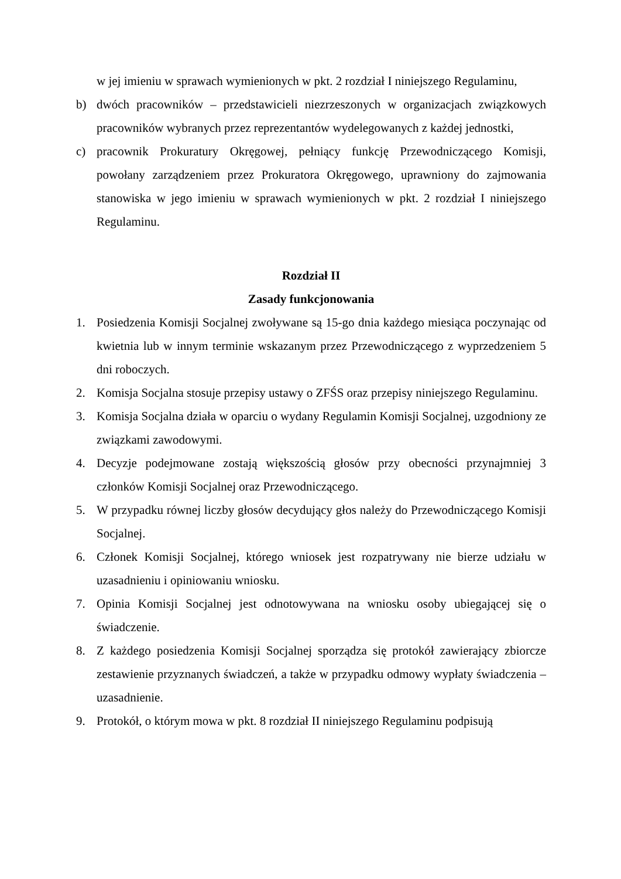w jej imieniu w sprawach wymienionych w pkt. 2 rozdział I niniejszego Regulaminu,
b) dwóch pracowników – przedstawicieli niezrzeszonych w organizacjach związkowych pracowników wybranych przez reprezentantów wydelegowanych z każdej jednostki,
c) pracownik Prokuratury Okręgowej, pełniący funkcję Przewodniczącego Komisji, powołany zarządzeniem przez Prokuratora Okręgowego, uprawniony do zajmowania stanowiska w jego imieniu w sprawach wymienionych w pkt. 2 rozdział I niniejszego Regulaminu.
Rozdział II
Zasady funkcjonowania
1. Posiedzenia Komisji Socjalnej zwoływane są 15-go dnia każdego miesiąca poczynając od kwietnia lub w innym terminie wskazanym przez Przewodniczącego z wyprzedzeniem 5 dni roboczych.
2. Komisja Socjalna stosuje przepisy ustawy o ZFŚS oraz przepisy niniejszego Regulaminu.
3. Komisja Socjalna działa w oparciu o wydany Regulamin Komisji Socjalnej, uzgodniony ze związkami zawodowymi.
4. Decyzje podejmowane zostają większością głosów przy obecności przynajmniej 3 członków Komisji Socjalnej oraz Przewodniczącego.
5. W przypadku równej liczby głosów decydujący głos należy do Przewodniczącego Komisji Socjalnej.
6. Członek Komisji Socjalnej, którego wniosek jest rozpatrywany nie bierze udziału w uzasadnieniu i opiniowaniu wniosku.
7. Opinia Komisji Socjalnej jest odnotowywana na wniosku osoby ubiegającej się o świadczenie.
8. Z każdego posiedzenia Komisji Socjalnej sporządza się protokół zawierający zbiorcze zestawienie przyznanych świadczeń, a także w przypadku odmowy wypłaty świadczenia – uzasadnienie.
9. Protokół, o którym mowa w pkt. 8 rozdział II niniejszego Regulaminu podpisują